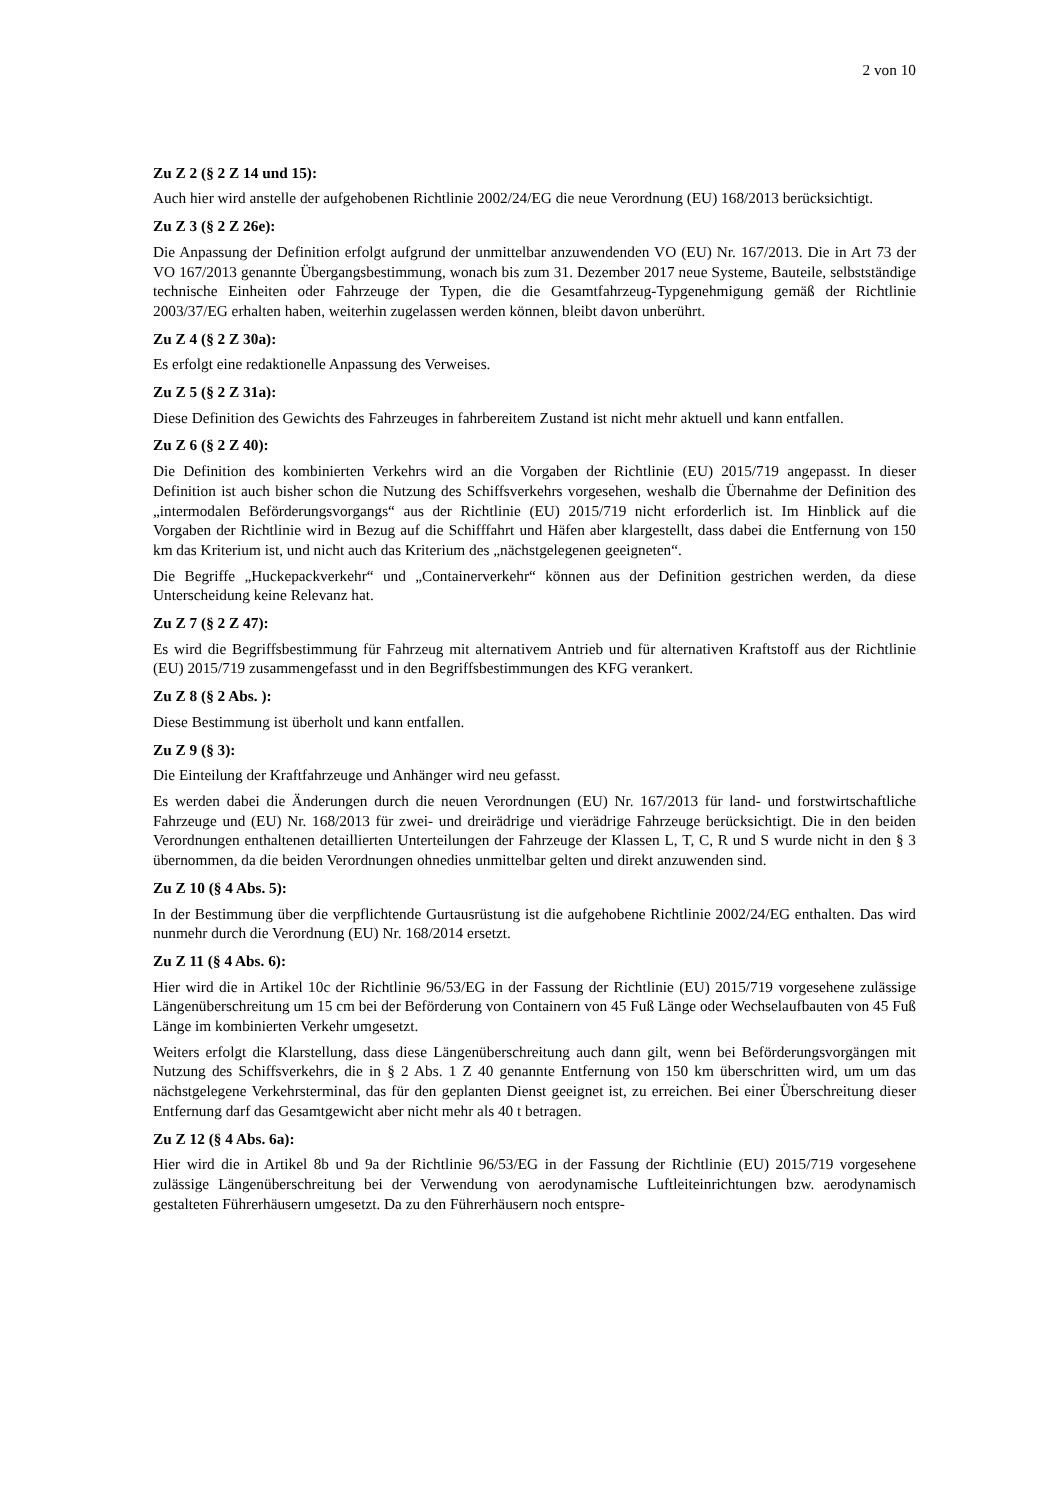2 von 10
Zu Z 2 (§ 2 Z 14 und 15):
Auch hier wird anstelle der aufgehobenen Richtlinie 2002/24/EG die neue Verordnung (EU) 168/2013 berücksichtigt.
Zu Z 3 (§ 2 Z 26e):
Die Anpassung der Definition erfolgt aufgrund der unmittelbar anzuwendenden VO (EU) Nr. 167/2013. Die in Art 73 der VO 167/2013 genannte Übergangsbestimmung, wonach bis zum 31. Dezember 2017 neue Systeme, Bauteile, selbstständige technische Einheiten oder Fahrzeuge der Typen, die die Gesamtfahrzeug-Typgenehmigung gemäß der Richtlinie 2003/37/EG erhalten haben, weiterhin zugelassen werden können, bleibt davon unberührt.
Zu Z 4 (§ 2 Z 30a):
Es erfolgt eine redaktionelle Anpassung des Verweises.
Zu Z 5 (§ 2 Z 31a):
Diese Definition des Gewichts des Fahrzeuges in fahrbereitem Zustand ist nicht mehr aktuell und kann entfallen.
Zu Z 6 (§ 2 Z 40):
Die Definition des kombinierten Verkehrs wird an die Vorgaben der Richtlinie (EU) 2015/719 angepasst. In dieser Definition ist auch bisher schon die Nutzung des Schiffsverkehrs vorgesehen, weshalb die Übernahme der Definition des „intermodalen Beförderungsvorgangs“ aus der Richtlinie (EU) 2015/719 nicht erforderlich ist. Im Hinblick auf die Vorgaben der Richtlinie wird in Bezug auf die Schifffahrt und Häfen aber klargestellt, dass dabei die Entfernung von 150 km das Kriterium ist, und nicht auch das Kriterium des „nächstgelegenen geeigneten“.
Die Begriffe „Huckepackverkehr“ und „Containerverkehr“ können aus der Definition gestrichen werden, da diese Unterscheidung keine Relevanz hat.
Zu Z 7 (§ 2 Z 47):
Es wird die Begriffsbestimmung für Fahrzeug mit alternativem Antrieb und für alternativen Kraftstoff aus der Richtlinie (EU) 2015/719 zusammengefasst und in den Begriffsbestimmungen des KFG verankert.
Zu Z 8 (§ 2 Abs. ):
Diese Bestimmung ist überholt und kann entfallen.
Zu Z 9 (§ 3):
Die Einteilung der Kraftfahrzeuge und Anhänger wird neu gefasst.
Es werden dabei die Änderungen durch die neuen Verordnungen (EU) Nr. 167/2013 für land- und forstwirtschaftliche Fahrzeuge und (EU) Nr. 168/2013 für zwei- und dreirädrige und vierädrige Fahrzeuge berücksichtigt. Die in den beiden Verordnungen enthaltenen detaillierten Unterteilungen der Fahrzeuge der Klassen L, T, C, R und S wurde nicht in den § 3 übernommen, da die beiden Verordnungen ohnedies unmittelbar gelten und direkt anzuwenden sind.
Zu Z 10 (§ 4 Abs. 5):
In der Bestimmung über die verpflichtende Gurtausrüstung ist die aufgehobene Richtlinie 2002/24/EG enthalten. Das wird nunmehr durch die Verordnung (EU) Nr. 168/2014 ersetzt.
Zu Z 11 (§ 4 Abs. 6):
Hier wird die in Artikel 10c der Richtlinie 96/53/EG in der Fassung der Richtlinie (EU) 2015/719 vorgesehene zulässige Längenüberschreitung um 15 cm bei der Beförderung von Containern von 45 Fuß Länge oder Wechselaufbauten von 45 Fuß Länge im kombinierten Verkehr umgesetzt.
Weiters erfolgt die Klarstellung, dass diese Längenüberschreitung auch dann gilt, wenn bei Beförderungsvorgängen mit Nutzung des Schiffsverkehrs, die in § 2 Abs. 1 Z 40 genannte Entfernung von 150 km überschritten wird, um um das nächstgelegene Verkehrsterminal, das für den geplanten Dienst geeignet ist, zu erreichen. Bei einer Überschreitung dieser Entfernung darf das Gesamtgewicht aber nicht mehr als 40 t betragen.
Zu Z 12 (§ 4 Abs. 6a):
Hier wird die in Artikel 8b und 9a der Richtlinie 96/53/EG in der Fassung der Richtlinie (EU) 2015/719 vorgesehene zulässige Längenüberschreitung bei der Verwendung von aerodynamische Luftleiteinrichtungen bzw. aerodynamisch gestalteten Führerhäusern umgesetzt. Da zu den Führerhäusern noch entspre-